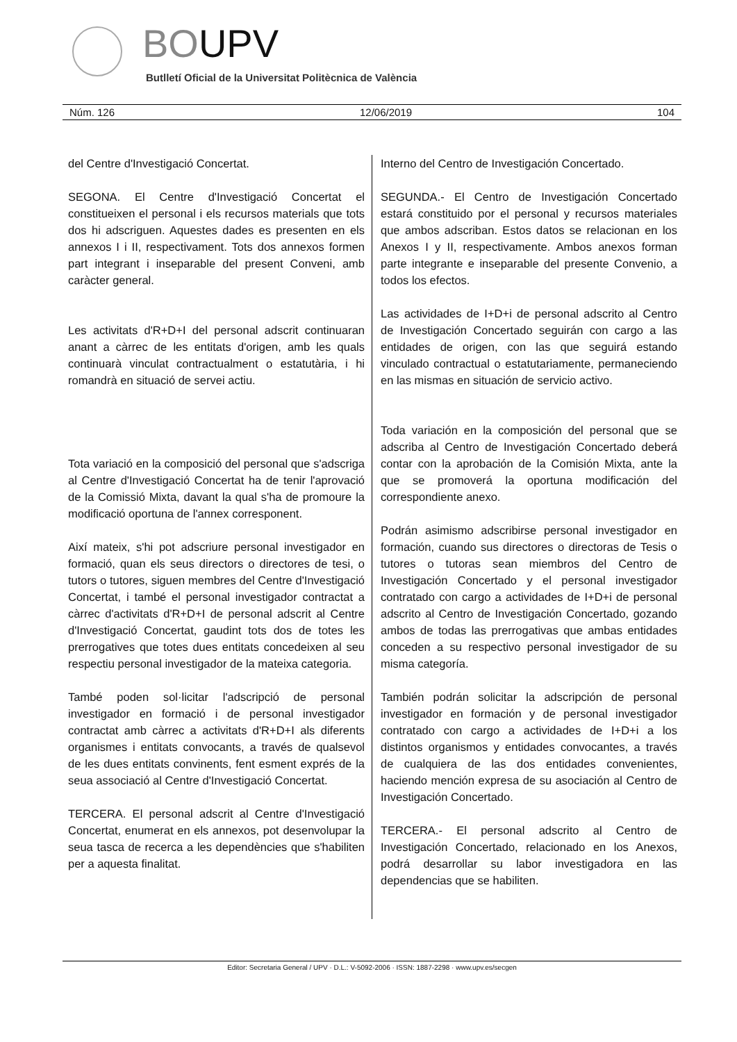BOUPV
Butlletí Oficial de la Universitat Politècnica de València
Núm. 126 12/06/2019 104
del Centre d'Investigació Concertat.
SEGONA. El Centre d'Investigació Concertat el constitueixen el personal i els recursos materials que tots dos hi adscriguen. Aquestes dades es presenten en els annexos I i II, respectivament. Tots dos annexos formen part integrant i inseparable del present Conveni, amb caràcter general.
Les activitats d'R+D+I del personal adscrit continuaran anant a càrrec de les entitats d'origen, amb les quals continuarà vinculat contractualment o estatutària, i hi romandrà en situació de servei actiu.
Tota variació en la composició del personal que s'adscriga al Centre d'Investigació Concertat ha de tenir l'aprovació de la Comissió Mixta, davant la qual s'ha de promoure la modificació oportuna de l'annex corresponent.
Així mateix, s'hi pot adscriure personal investigador en formació, quan els seus directors o directores de tesi, o tutors o tutores, siguen membres del Centre d'Investigació Concertat, i també el personal investigador contractat a càrrec d'activitats d'R+D+I de personal adscrit al Centre d'Investigació Concertat, gaudint tots dos de totes les prerrogatives que totes dues entitats concedeixen al seu respectiu personal investigador de la mateixa categoria.
També poden sol·licitar l'adscripció de personal investigador en formació i de personal investigador contractat amb càrrec a activitats d'R+D+I als diferents organismes i entitats convocants, a través de qualsevol de les dues entitats convinents, fent esment exprés de la seua associació al Centre d'Investigació Concertat.
TERCERA. El personal adscrit al Centre d'Investigació Concertat, enumerat en els annexos, pot desenvolupar la seua tasca de recerca a les dependències que s'habiliten per a aquesta finalitat.
Interno del Centro de Investigación Concertado.
SEGUNDA.- El Centro de Investigación Concertado estará constituido por el personal y recursos materiales que ambos adscriban. Estos datos se relacionan en los Anexos I y II, respectivamente. Ambos anexos forman parte integrante e inseparable del presente Convenio, a todos los efectos.
Las actividades de I+D+i de personal adscrito al Centro de Investigación Concertado seguirán con cargo a las entidades de origen, con las que seguirá estando vinculado contractual o estatutariamente, permaneciendo en las mismas en situación de servicio activo.
Toda variación en la composición del personal que se adscriba al Centro de Investigación Concertado deberá contar con la aprobación de la Comisión Mixta, ante la que se promoverá la oportuna modificación del correspondiente anexo.
Podrán asimismo adscribirse personal investigador en formación, cuando sus directores o directoras de Tesis o tutores o tutoras sean miembros del Centro de Investigación Concertado y el personal investigador contratado con cargo a actividades de I+D+i de personal adscrito al Centro de Investigación Concertado, gozando ambos de todas las prerrogativas que ambas entidades conceden a su respectivo personal investigador de su misma categoría.
También podrán solicitar la adscripción de personal investigador en formación y de personal investigador contratado con cargo a actividades de I+D+i a los distintos organismos y entidades convocantes, a través de cualquiera de las dos entidades convenientes, haciendo mención expresa de su asociación al Centro de Investigación Concertado.
TERCERA.- El personal adscrito al Centro de Investigación Concertado, relacionado en los Anexos, podrá desarrollar su labor investigadora en las dependencias que se habiliten.
Editor: Secretaria General / UPV · D.L.: V-5092-2006 · ISSN: 1887-2298 · www.upv.es/secgen